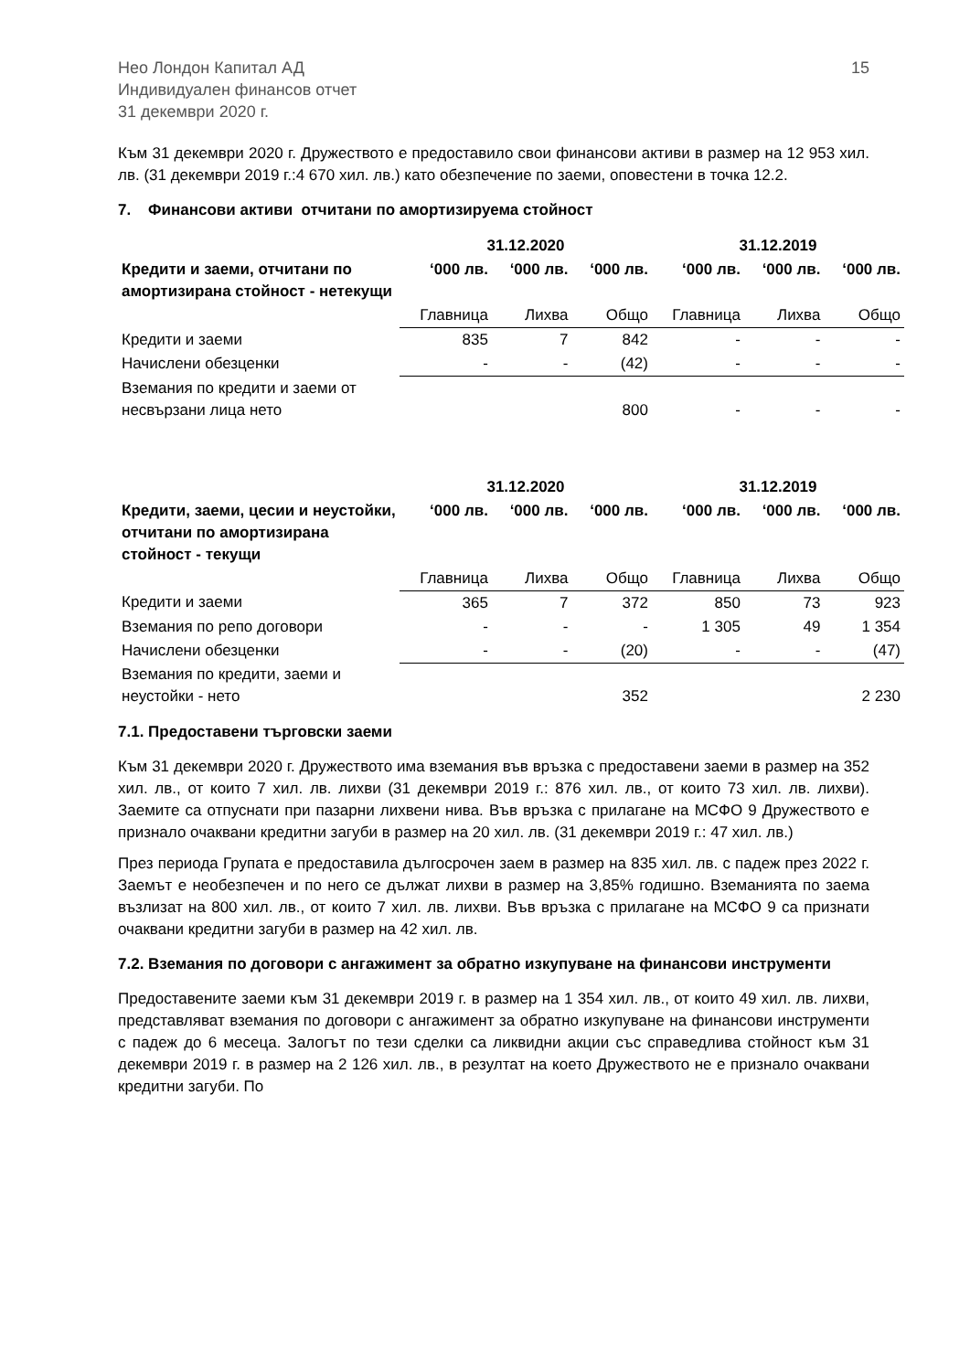Нео Лондон Капитал АД
Индивидуален финансов отчет
31 декември 2020 г.
15
Към 31 декември 2020 г. Дружеството е предоставило свои финансови активи в размер на 12 953 хил. лв. (31 декември 2019 г.:4 670 хил. лв.) като обезпечение по заеми, оповестени в точка 12.2.
7. Финансови активи отчитани по амортизируема стойност
| | 31.12.2020 | | | 31.12.2019 | | |
| --- | --- | --- | --- | --- | --- | --- |
| Кредити и заеми, отчитани по амортизирана стойност - нетекущи | ‘000 лв. | ‘000 лв. | ‘000 лв. | ‘000 лв. | ‘000 лв. | ‘000 лв. |
| | Главница | Лихва | Общо | Главница | Лихва | Общо |
| Кредити и заеми | 835 | 7 | 842 | - | - | - |
| Начислени обезценки | - | - | (42) | - | - | - |
| Вземания по кредити и заеми от несвързани лица нето | | | 800 | - | - | - |
| | 31.12.2020 | | | 31.12.2019 | | |
| --- | --- | --- | --- | --- | --- | --- |
| Кредити, заеми, цесии и неустойки, отчитани по амортизирана стойност - текущи | ‘000 лв. | ‘000 лв. | ‘000 лв. | ‘000 лв. | ‘000 лв. | ‘000 лв. |
| | Главница | Лихва | Общо | Главница | Лихва | Общо |
| Кредити и заеми | 365 | 7 | 372 | 850 | 73 | 923 |
| Вземания по репо договори | - | - | - | 1 305 | 49 | 1 354 |
| Начислени обезценки | - | - | (20) | - | - | (47) |
| Вземания по кредити, заеми и неустойки - нето | | | 352 | | | 2 230 |
7.1. Предоставени търговски заеми
Към 31 декември 2020 г. Дружеството има вземания във връзка с предоставени заеми в размер на 352 хил. лв., от които 7 хил. лв. лихви (31 декември 2019 г.: 876 хил. лв., от които 73 хил. лв. лихви). Заемите са отпуснати при пазарни лихвени нива. Във връзка с прилагане на МСФО 9 Дружеството е признало очаквани кредитни загуби в размер на 20 хил. лв. (31 декември 2019 г.: 47 хил. лв.)
През периода Групата е предоставила дългосрочен заем в размер на 835 хил. лв. с падеж през 2022 г. Заемът е необезпечен и по него се дължат лихви в размер на 3,85% годишно. Вземанията по заема възлизат на 800 хил. лв., от които 7 хил. лв. лихви. Във връзка с прилагане на МСФО 9 са признати очаквани кредитни загуби в размер на 42 хил. лв.
7.2. Вземания по договори с ангажимент за обратно изкупуване на финансови инструменти
Предоставените заеми към 31 декември 2019 г. в размер на 1 354 хил. лв., от които 49 хил. лв. лихви, представляват вземания по договори с ангажимент за обратно изкупуване на финансови инструменти с падеж до 6 месеца. Залогът по тези сделки са ликвидни акции със справедлива стойност към 31 декември 2019 г. в размер на 2 126 хил. лв., в резултат на което Дружеството не е признало очаквани кредитни загуби. По